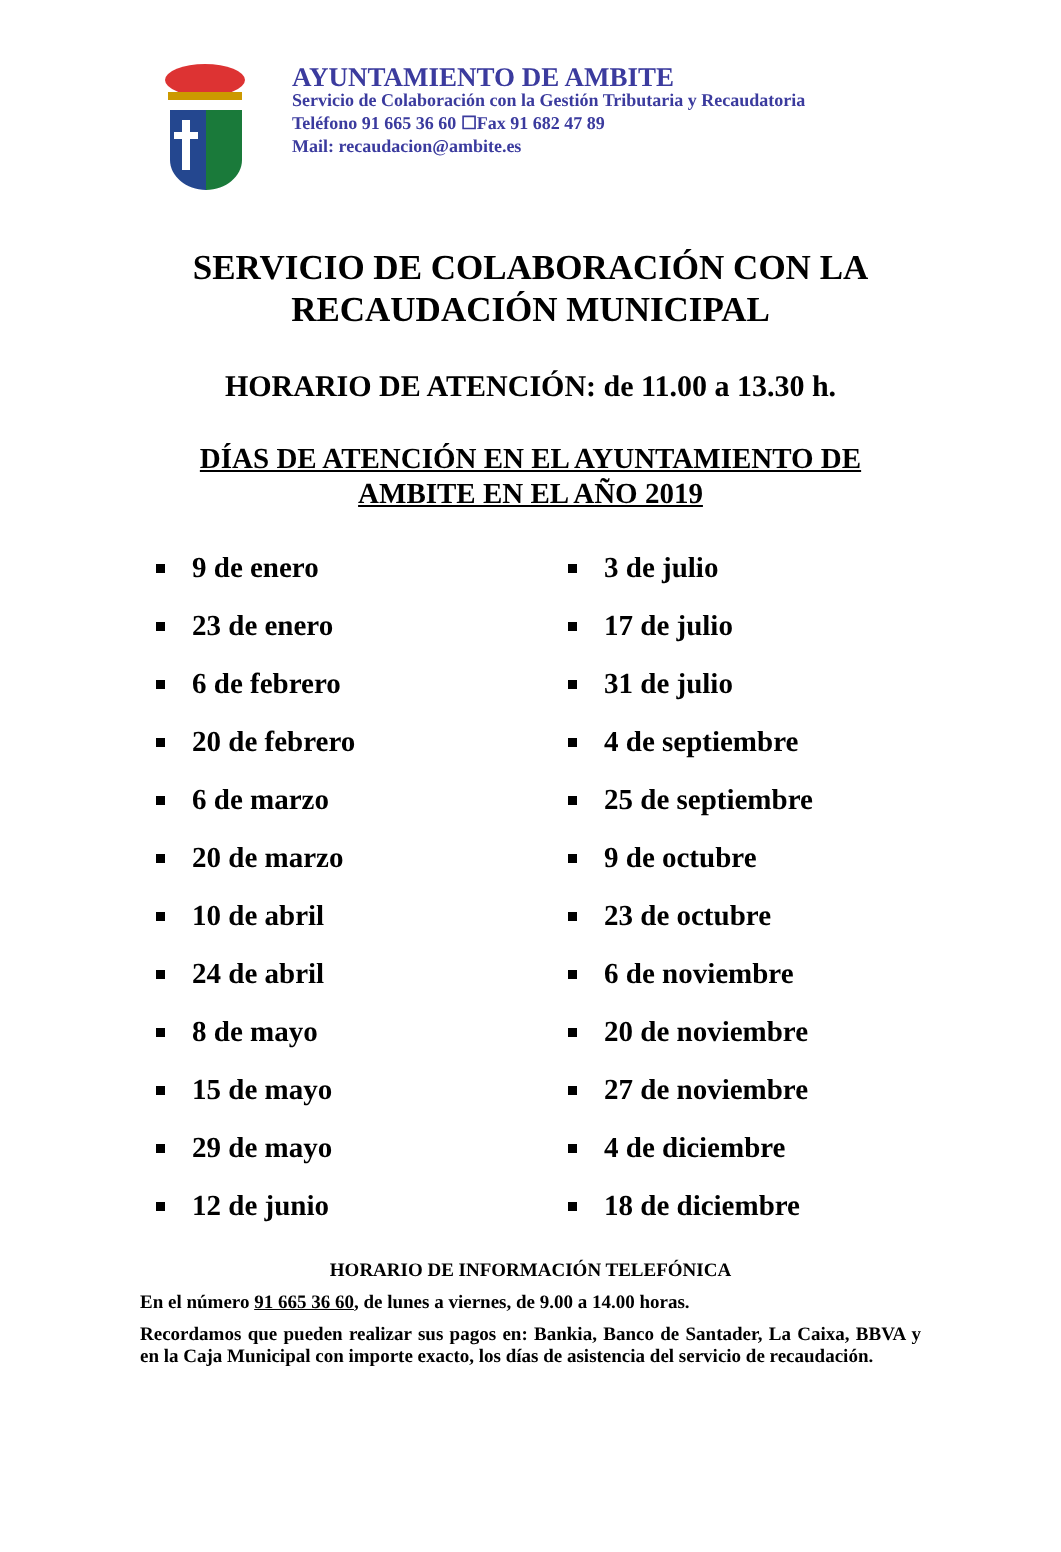AYUNTAMIENTO DE AMBITE
Servicio de Colaboración con la Gestión Tributaria y Recaudatoria
Teléfono 91 665 36 60 ☐Fax 91 682 47 89
Mail: recaudacion@ambite.es
SERVICIO DE COLABORACIÓN CON LA
RECAUDACIÓN MUNICIPAL
HORARIO DE ATENCIÓN: de 11.00 a 13.30 h.
DÍAS DE ATENCIÓN EN EL AYUNTAMIENTO DE
AMBITE EN EL AÑO 2019
9 de enero
23 de enero
6 de febrero
20 de febrero
6 de marzo
20 de marzo
10 de abril
24 de abril
8 de mayo
15 de mayo
29 de mayo
12 de junio
3 de julio
17 de julio
31 de julio
4 de septiembre
25 de septiembre
9 de octubre
23 de octubre
6 de noviembre
20 de noviembre
27 de noviembre
4 de diciembre
18 de diciembre
HORARIO DE INFORMACIÓN TELEFÓNICA
En el número 91 665 36 60, de lunes a viernes, de 9.00 a 14.00 horas.
Recordamos que pueden realizar sus pagos en: Bankia, Banco de Santader, La Caixa, BBVA y en la Caja Municipal con importe exacto, los días de asistencia del servicio de recaudación.